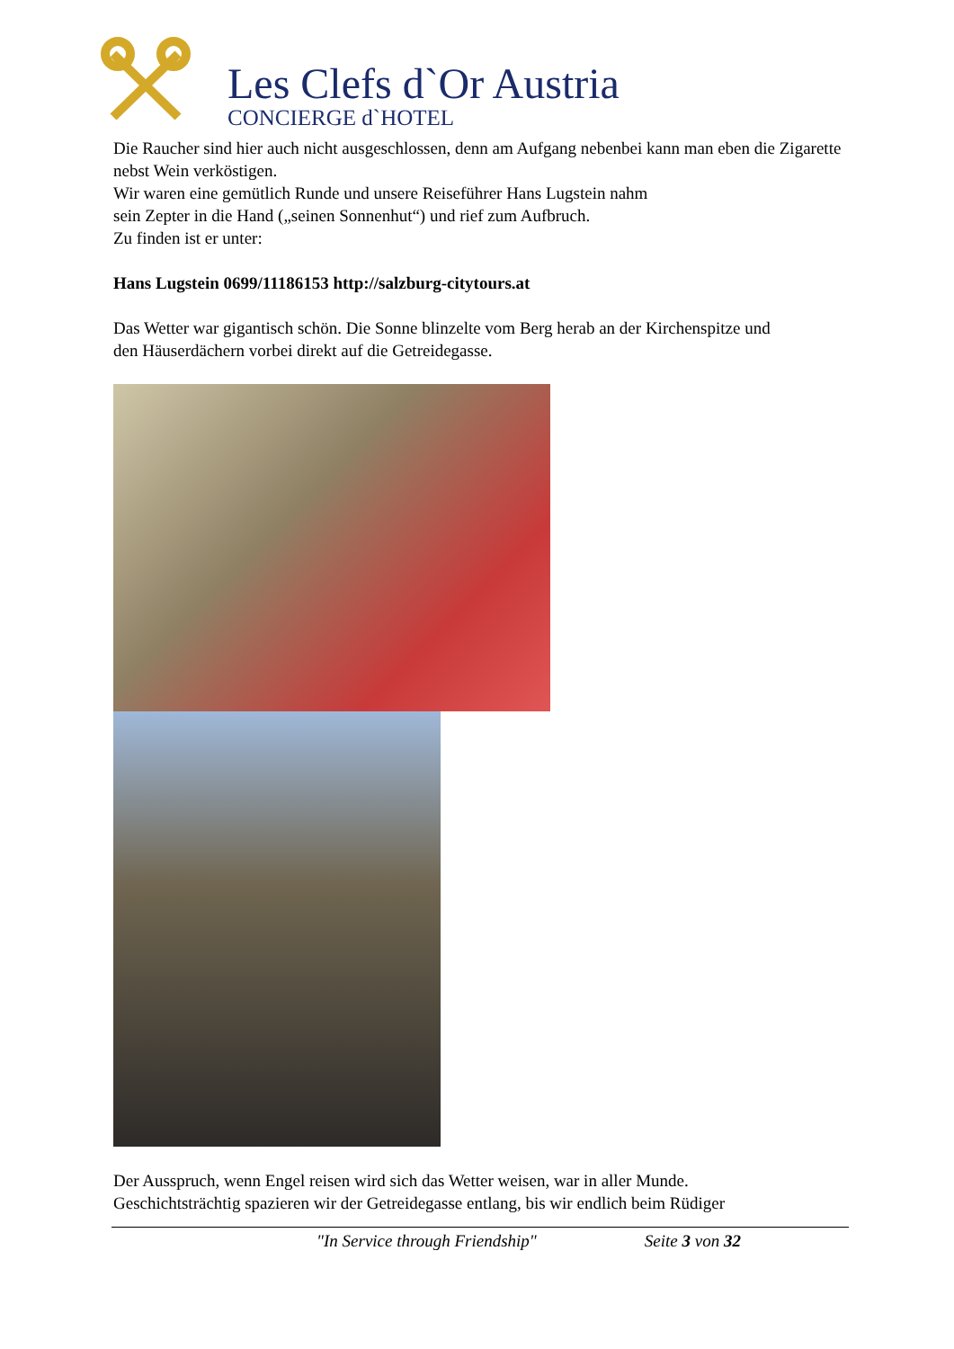Les Clefs d`Or Austria
CONCIERGE d`HOTEL
Die Raucher sind hier auch nicht ausgeschlossen, denn am Aufgang nebenbei kann man eben die Zigarette nebst Wein verköstigen.
Wir waren eine gemütlich Runde und unsere Reiseführer Hans Lugstein nahm
sein Zepter in die Hand („seinen Sonnenhut“) und rief zum Aufbruch.
Zu finden ist er unter:
Hans Lugstein 0699/11186153 http://salzburg-citytours.at
Das Wetter war gigantisch schön. Die Sonne blinzelte vom Berg herab an der Kirchenspitze und
den Häuserdächern vorbei direkt auf die Getreidegasse.
Der Ausspruch, wenn Engel reisen wird sich das Wetter weisen, war in aller Munde.
Geschichtsträchtig spazieren wir der Getreidegasse entlang, bis wir endlich beim Rüdiger
"In Service through Friendship" Seite 3 von 32